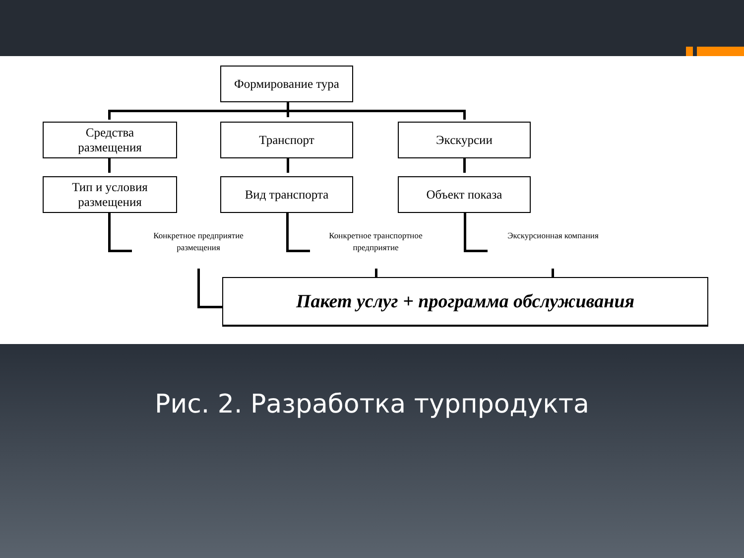Формирование тура
Средства
размещения
Транспорт Экскурсии
Тип и условия
размещения
Вид транспорта Объект показа
Конкретное предприятие
размещения
Конкретное транспортное
предприятие
Экскурсионная компания
Пакет услуг + программа обслуживания
Рис. 2. Разработка турпродукта